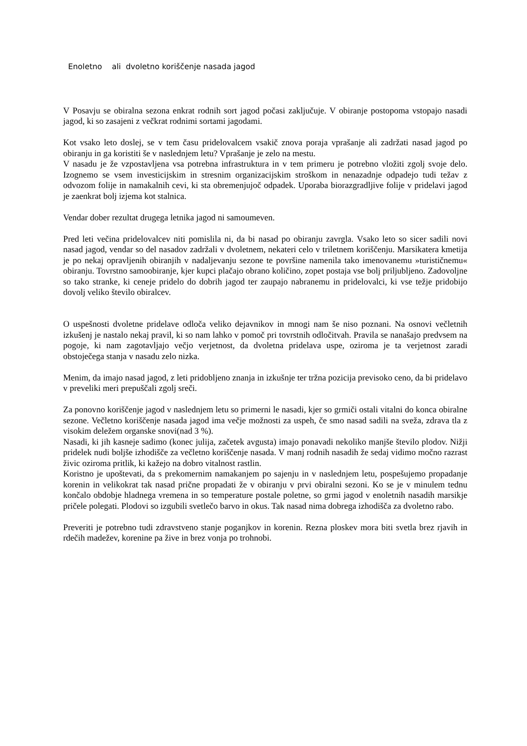Enoletno ali dvoletno koriščenje nasada jagod
V Posavju se obiralna sezona enkrat rodnih sort jagod počasi zaključuje. V obiranje postopoma vstopajo nasadi jagod, ki so zasajeni z večkrat rodnimi sortami jagodami.
Kot vsako leto doslej, se v tem času pridelovalcem vsakič znova poraja vprašanje ali zadržati nasad jagod po obiranju in ga koristiti še v naslednjem letu? Vprašanje je zelo na mestu.
V nasadu je že vzpostavljena vsa potrebna infrastruktura in v tem primeru je potrebno vložiti zgolj svoje delo. Izognemo se vsem investicijskim in stresnim organizacijskim stroškom in nenazadnje odpadejo tudi težav z odvozom folije in namakalnih cevi, ki sta obremenjujoč odpadek. Uporaba biorazgradljive folije v pridelavi jagod je zaenkrat bolj izjema kot stalnica.
Vendar dober rezultat drugega letnika jagod ni samoumeven.
Pred leti večina pridelovalcev niti pomislila ni, da bi nasad po obiranju zavrgla. Vsako leto so sicer sadili novi nasad jagod, vendar so del nasadov zadržali v dvoletnem, nekateri celo v triletnem koriščenju. Marsikatera kmetija je po nekaj opravljenih obiranjih v nadaljevanju sezone te površine namenila tako imenovanemu »turističnemu« obiranju. Tovrstno samoobiranje, kjer kupci plačajo obrano količino, zopet postaja vse bolj priljubljeno. Zadovoljne so tako stranke, ki ceneje pridelo do dobrih jagod ter zaupajo nabranemu in pridelovalci, ki vse težje pridobijo dovolj veliko število obiralcev.
O uspešnosti dvoletne pridelave odloča veliko dejavnikov in mnogi nam še niso poznani. Na osnovi večletnih izkušenj je nastalo nekaj pravil, ki so nam lahko v pomoč pri tovrstnih odločitvah. Pravila se nanašajo predvsem na pogoje, ki nam zagotavljajo večjo verjetnost, da dvoletna pridelava uspe, oziroma je ta verjetnost zaradi obstoječega stanja v nasadu zelo nizka.
Menim, da imajo nasad jagod, z leti pridobljeno znanja in izkušnje ter tržna pozicija previsoko ceno, da bi pridelavo v preveliki meri prepuščali zgolj sreči.
Za ponovno koriščenje jagod v naslednjem letu so primerni le nasadi, kjer so grmiči ostali vitalni do konca obiralne sezone. Večletno koriščenje nasada jagod ima večje možnosti za uspeh, če smo nasad sadili na sveža, zdrava tla z visokim deležem organske snovi(nad 3 %).
Nasadi, ki jih kasneje sadimo (konec julija, začetek avgusta) imajo ponavadi nekoliko manjše število plodov. Nižji pridelek nudi boljše izhodišče za večletno koriščenje nasada. V manj rodnih nasadih že sedaj vidimo močno razrast živic oziroma pritlik, ki kažejo na dobro vitalnost rastlin.
Koristno je upoštevati, da s prekomernim namakanjem po sajenju in v naslednjem letu, pospešujemo propadanje korenin in velikokrat tak nasad prične propadati že v obiranju v prvi obiralni sezoni. Ko se je v minulem tednu končalo obdobje hladnega vremena in so temperature postale poletne, so grmi jagod v enoletnih nasadih marsikje pričele polegati. Plodovi so izgubili svetlečo barvo in okus. Tak nasad nima dobrega izhodišča za dvoletno rabo.
Preveriti je potrebno tudi zdravstveno stanje poganjkov in korenin. Rezna ploskev mora biti svetla brez rjavih in rdečih madežev, korenine pa žive in brez vonja po trohnobi.